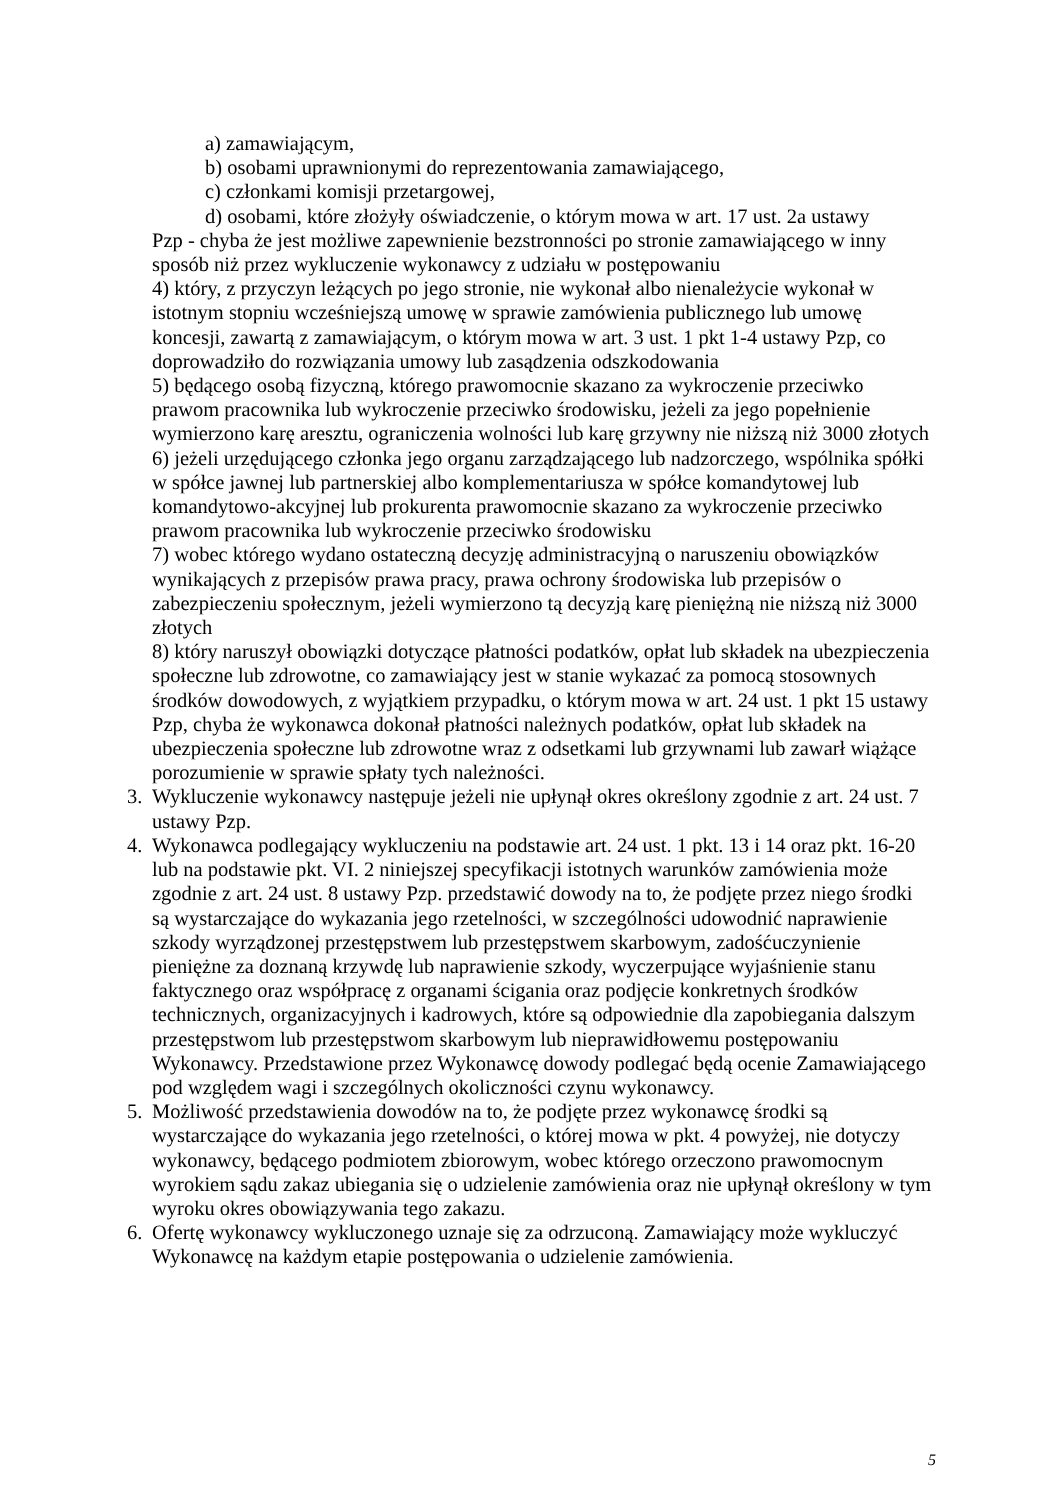a) zamawiającym,
b) osobami uprawnionymi do reprezentowania zamawiającego,
c) członkami komisji przetargowej,
d) osobami, które złożyły oświadczenie, o którym mowa w art. 17 ust. 2a ustawy
Pzp - chyba że jest możliwe zapewnienie bezstronności po stronie zamawiającego w inny sposób niż przez wykluczenie wykonawcy z udziału w postępowaniu
4) który, z przyczyn leżących po jego stronie, nie wykonał albo nienależycie wykonał w istotnym stopniu wcześniejszą umowę w sprawie zamówienia publicznego lub umowę koncesji, zawartą z zamawiającym, o którym mowa w art. 3 ust. 1 pkt 1-4 ustawy Pzp, co doprowadziło do rozwiązania umowy lub zasądzenia odszkodowania
5) będącego osobą fizyczną, którego prawomocnie skazano za wykroczenie przeciwko prawom pracownika lub wykroczenie przeciwko środowisku, jeżeli za jego popełnienie wymierzono karę aresztu, ograniczenia wolności lub karę grzywny nie niższą niż 3000 złotych
6) jeżeli urzędującego członka jego organu zarządzającego lub nadzorczego, wspólnika spółki w spółce jawnej lub partnerskiej albo komplementariusza w spółce komandytowej lub komandytowo-akcyjnej lub prokurenta prawomocnie skazano za wykroczenie przeciwko prawom pracownika lub wykroczenie przeciwko środowisku
7) wobec którego wydano ostateczną decyzję administracyjną o naruszeniu obowiązków wynikających z przepisów prawa pracy, prawa ochrony środowiska lub przepisów o zabezpieczeniu społecznym, jeżeli wymierzono tą decyzją karę pieniężną nie niższą niż 3000 złotych
8) który naruszył obowiązki dotyczące płatności podatków, opłat lub składek na ubezpieczenia społeczne lub zdrowotne, co zamawiający jest w stanie wykazać za pomocą stosownych środków dowodowych, z wyjątkiem przypadku, o którym mowa w art. 24 ust. 1 pkt 15 ustawy Pzp, chyba że wykonawca dokonał płatności należnych podatków, opłat lub składek na ubezpieczenia społeczne lub zdrowotne wraz z odsetkami lub grzywnami lub zawarł wiążące porozumienie w sprawie spłaty tych należności.
3. Wykluczenie wykonawcy następuje jeżeli nie upłynął okres określony zgodnie z art. 24 ust. 7 ustawy Pzp.
4. Wykonawca podlegający wykluczeniu na podstawie art. 24 ust. 1 pkt. 13 i 14 oraz pkt. 16-20 lub na podstawie pkt. VI. 2 niniejszej specyfikacji istotnych warunków zamówienia może zgodnie z art. 24 ust. 8 ustawy Pzp. przedstawić dowody na to, że podjęte przez niego środki są wystarczające do wykazania jego rzetelności, w szczególności udowodnić naprawienie szkody wyrządzonej przestępstwem lub przestępstwem skarbowym, zadośćuczynienie pieniężne za doznaną krzywdę lub naprawienie szkody, wyczerpujące wyjaśnienie stanu faktycznego oraz współpracę z organami ścigania oraz podjęcie konkretnych środków technicznych, organizacyjnych i kadrowych, które są odpowiednie dla zapobiegania dalszym przestępstwom lub przestępstwom skarbowym lub nieprawidłowemu postępowaniu Wykonawcy. Przedstawione przez Wykonawcę dowody podlegać będą ocenie Zamawiającego pod względem wagi i szczególnych okoliczności czynu wykonawcy.
5. Możliwość przedstawienia dowodów na to, że podjęte przez wykonawcę środki są wystarczające do wykazania jego rzetelności, o której mowa w pkt. 4 powyżej, nie dotyczy wykonawcy, będącego podmiotem zbiorowym, wobec którego orzeczono prawomocnym wyrokiem sądu zakaz ubiegania się o udzielenie zamówienia oraz nie upłynął określony w tym wyroku okres obowiązywania tego zakazu.
6. Ofertę wykonawcy wykluczonego uznaje się za odrzuconą. Zamawiający może wykluczyć Wykonawcę na każdym etapie postępowania o udzielenie zamówienia.
5